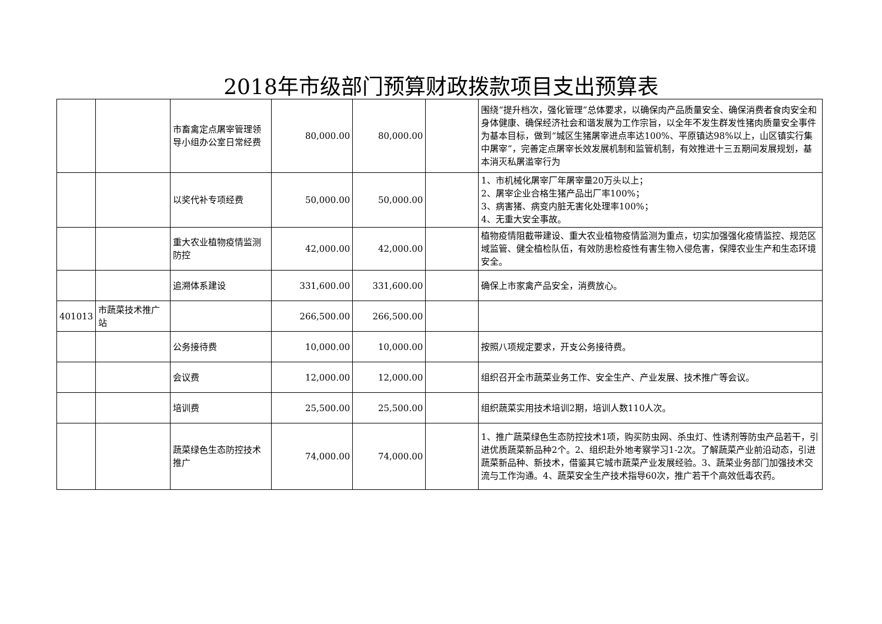2018年市级部门预算财政拨款项目支出预算表
| | | 市畜禽定点屠宰管理领导小组办公室日常经费 | 80,000.00 | 80,000.00 | | 围绕“提升档次，强化管理”总体要求，以确保肉产品质量安全、确保消费者食肉安全和身体健康、确保经济社会和谐发展为工作宗旨，以全年不发生群发性猪肉质量安全事件为基本目标，做到“城区生猪屠宰进点率达100%、平原镇达98%以上，山区镇实行集中屠宰”，完善定点屠宰长效发展机制和监管机制，有效推进十三五期间发展规划，基本消灭私屠滥宰行为 |
| | | 以奖代补专项经费 | 50,000.00 | 50,000.00 | | 1、市机械化屠宰厂年屠宰量20万头以上； 2、屠宰企业合格生猪产品出厂率100%； 3、病害猪、病变内脏无害化处理率100%； 4、无重大安全事故。 |
| | | 重大农业植物疫情监测防控 | 42,000.00 | 42,000.00 | | 植物疫情阻截带建设、重大农业植物疫情监测为重点，切实加强强化疫情监控、规范区域监管、健全植检队伍，有效防患检疫性有害生物入侵危害，保障农业生产和生态环境安全。 |
| | | 追溯体系建设 | 331,600.00 | 331,600.00 | | 确保上市家禽产品安全，消费放心。 |
| 401013 | 市蔬菜技术推广站 | | 266,500.00 | 266,500.00 | | |
| | | 公务接待费 | 10,000.00 | 10,000.00 | | 按照八项规定要求，开支公务接待费。 |
| | | 会议费 | 12,000.00 | 12,000.00 | | 组织召开全市蔬菜业务工作、安全生产、产业发展、技术推广等会议。 |
| | | 培训费 | 25,500.00 | 25,500.00 | | 组织蔬菜实用技术培训2期，培训人数110人次。 |
| | | 蔬菜绿色生态防控技术推广 | 74,000.00 | 74,000.00 | | 1、推广蔬菜绿色生态防控技术1项，购买防虫网、杀虫灯、性诱剂等防虫产品若干，引进优质蔬菜新品种2个。2、组织赴外地考察学习1-2次。了解蔬菜产业前沿动态，引进蔬菜新品种、新技术，借鉴其它城市蔬菜产业发展经验。3、蔬菜业务部门加强技术交流与工作沟通。4、蔬菜安全生产技术指导60次，推广若干个高效低毒农药。 |